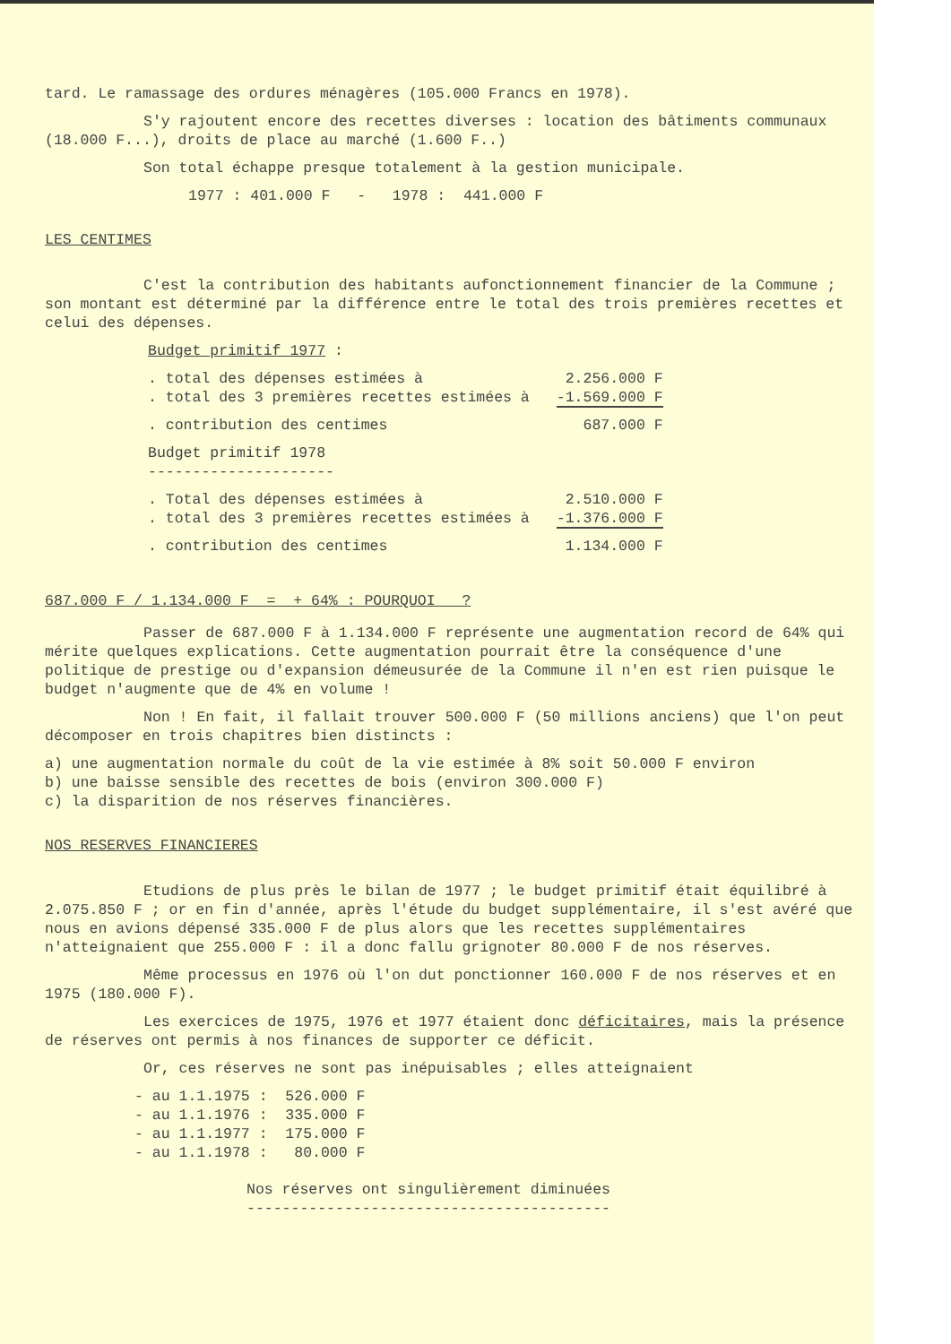tard. Le ramassage des ordures ménagères (105.000 Francs en 1978).
S'y rajoutent encore des recettes diverses : location des bâtiments communaux (18.000 F...), droits de place au marché (1.600 F..)
Son total échappe presque totalement à la gestion municipale.
1977 : 401.000 F - 1978 : 441.000 F
LES CENTIMES
C'est la contribution des habitants aufonctionnement financier de la Commune ; son montant est déterminé par la différence entre le total des trois premières recettes et celui des dépenses.
Budget primitif 1977 :
| . total des dépenses estimées à | 2.256.000 F |
| . total des 3 premières recettes estimées à | -1.569.000 F |
| . contribution des centimes | 687.000 F |
Budget primitif 1978
---------------------
| . Total des dépenses estimées à | 2.510.000 F |
| . total des 3 premières recettes estimées à | -1.376.000 F |
| . contribution des centimes | 1.134.000 F |
687.000 F / 1.134.000 F = + 64% : POURQUOI ?
Passer de 687.000 F à 1.134.000 F représente une augmentation record de 64% qui mérite quelques explications. Cette augmentation pourrait être la conséquence d'une politique de prestige ou d'expansion démeusurée de la Commune il n'en est rien puisque le budget n'augmente que de 4% en volume !
Non ! En fait, il fallait trouver 500.000 F (50 millions anciens) que l'on peut décomposer en trois chapitres bien distincts :
a) une augmentation normale du coût de la vie estimée à 8% soit 50.000 F environ
b) une baisse sensible des recettes de bois (environ 300.000 F)
c) la disparition de nos réserves financières.
NOS RESERVES FINANCIERES
Etudions de plus près le bilan de 1977 ; le budget primitif était équilibré à 2.075.850 F ; or en fin d'année, après l'étude du budget supplémentaire, il s'est avéré que nous en avions dépensé 335.000 F de plus alors que les recettes supplémentaires n'atteignaient que 255.000 F : il a donc fallu grignoter 80.000 F de nos réserves.
Même processus en 1976 où l'on dut ponctionner 160.000 F de nos réserves et en 1975 (180.000 F).
Les exercices de 1975, 1976 et 1977 étaient donc déficitaires, mais la présence de réserves ont permis à nos finances de supporter ce déficit.
Or, ces réserves ne sont pas inépuisables ; elles atteignaient
| - au 1.1.1975 | : | 526.000 F |
| - au 1.1.1976 | : | 335.000 F |
| - au 1.1.1977 | : | 175.000 F |
| - au 1.1.1978 | : | 80.000 F |
Nos réserves ont singulièrement diminuées
-----------------------------------------